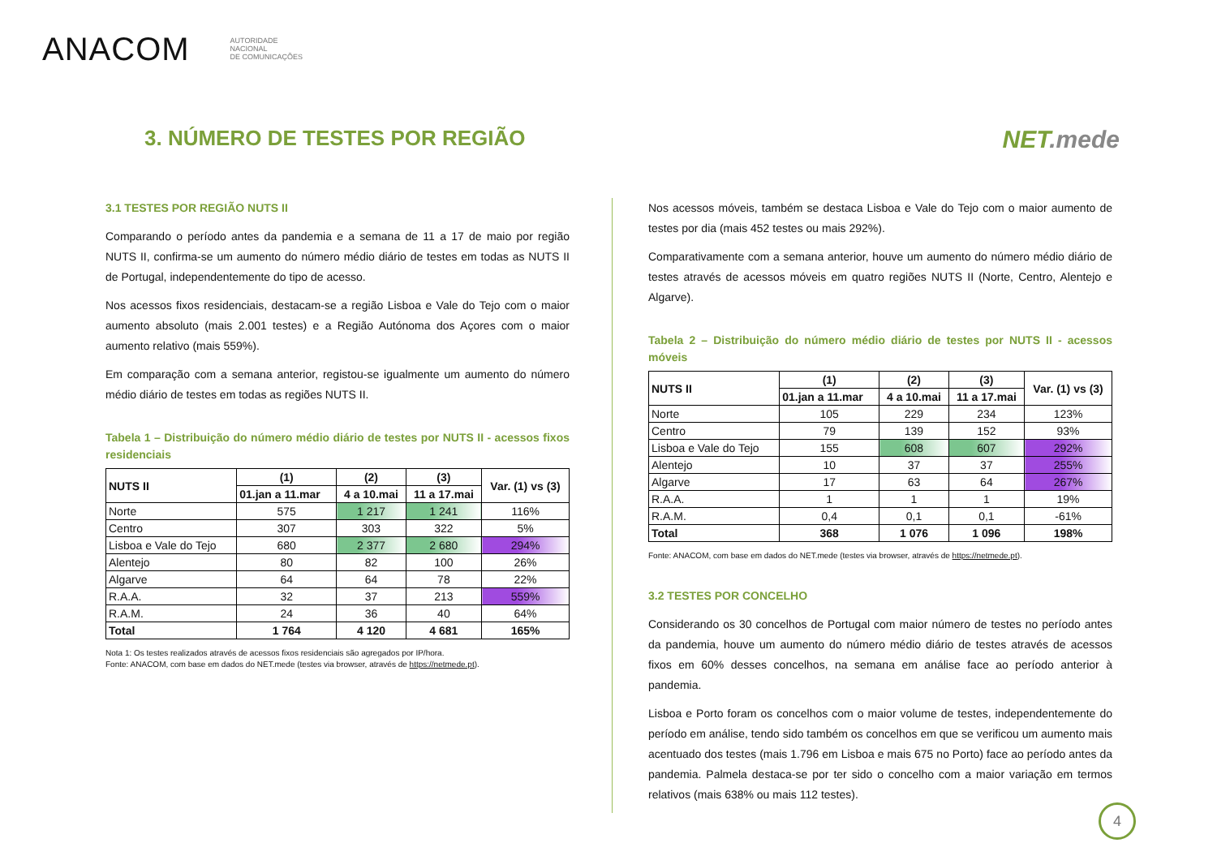ANACOM
AUTORIDADE
NACIONAL
DE COMUNICAÇÕES
3. NÚMERO DE TESTES POR REGIÃO
NET.mede
3.1 TESTES POR REGIÃO NUTS II
Comparando o período antes da pandemia e a semana de 11 a 17 de maio por região NUTS II, confirma-se um aumento do número médio diário de testes em todas as NUTS II de Portugal, independentemente do tipo de acesso.
Nos acessos fixos residenciais, destacam-se a região Lisboa e Vale do Tejo com o maior aumento absoluto (mais 2.001 testes) e a Região Autónoma dos Açores com o maior aumento relativo (mais 559%).
Em comparação com a semana anterior, registou-se igualmente um aumento do número médio diário de testes em todas as regiões NUTS II.
Tabela 1 – Distribuição do número médio diário de testes por NUTS II - acessos fixos residenciais
| NUTS II | (1) | (2) | (3) | Var. (1) vs (3) |
| --- | --- | --- | --- | --- |
| | 01.jan a 11.mar | 4 a 10.mai | 11 a 17.mai | |
| Norte | 575 | 1 217 | 1 241 | 116% |
| Centro | 307 | 303 | 322 | 5% |
| Lisboa e Vale do Tejo | 680 | 2 377 | 2 680 | 294% |
| Alentejo | 80 | 82 | 100 | 26% |
| Algarve | 64 | 64 | 78 | 22% |
| R.A.A. | 32 | 37 | 213 | 559% |
| R.A.M. | 24 | 36 | 40 | 64% |
| Total | 1 764 | 4 120 | 4 681 | 165% |
Nota 1: Os testes realizados através de acessos fixos residenciais são agregados por IP/hora.
Fonte: ANACOM, com base em dados do NET.mede (testes via browser, através de https://netmede.pt).
Nos acessos móveis, também se destaca Lisboa e Vale do Tejo com o maior aumento de testes por dia (mais 452 testes ou mais 292%).
Comparativamente com a semana anterior, houve um aumento do número médio diário de testes através de acessos móveis em quatro regiões NUTS II (Norte, Centro, Alentejo e Algarve).
Tabela 2 – Distribuição do número médio diário de testes por NUTS II - acessos móveis
| NUTS II | (1) | (2) | (3) | Var. (1) vs (3) |
| --- | --- | --- | --- | --- |
| | 01.jan a 11.mar | 4 a 10.mai | 11 a 17.mai | |
| Norte | 105 | 229 | 234 | 123% |
| Centro | 79 | 139 | 152 | 93% |
| Lisboa e Vale do Tejo | 155 | 608 | 607 | 292% |
| Alentejo | 10 | 37 | 37 | 255% |
| Algarve | 17 | 63 | 64 | 267% |
| R.A.A. | 1 | 1 | 1 | 19% |
| R.A.M. | 0,4 | 0,1 | 0,1 | -61% |
| Total | 368 | 1 076 | 1 096 | 198% |
Fonte: ANACOM, com base em dados do NET.mede (testes via browser, através de https://netmede.pt).
3.2 TESTES POR CONCELHO
Considerando os 30 concelhos de Portugal com maior número de testes no período antes da pandemia, houve um aumento do número médio diário de testes através de acessos fixos em 60% desses concelhos, na semana em análise face ao período anterior à pandemia.
Lisboa e Porto foram os concelhos com o maior volume de testes, independentemente do período em análise, tendo sido também os concelhos em que se verificou um aumento mais acentuado dos testes (mais 1.796 em Lisboa e mais 675 no Porto) face ao período antes da pandemia. Palmela destaca-se por ter sido o concelho com a maior variação em termos relativos (mais 638% ou mais 112 testes).
4